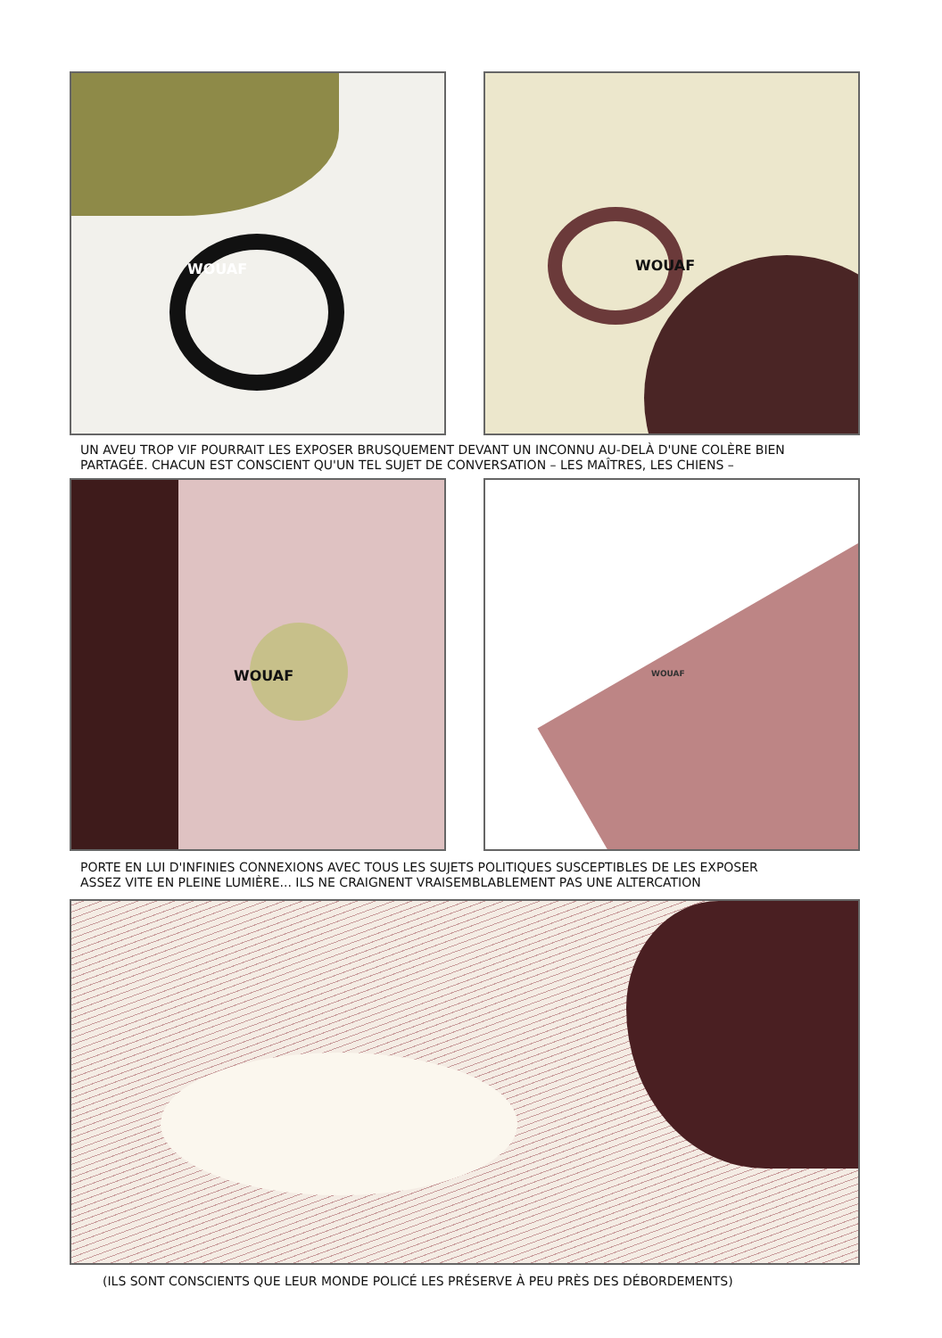WOUAF
WOUAF
UN AVEU TROP VIF POURRAIT LES EXPOSER BRUSQUEMENT DEVANT UN INCONNU AU-DELÀ D'UNE COLÈRE BIEN
PARTAGÉE. CHACUN EST CONSCIENT QU'UN TEL SUJET DE CONVERSATION – LES MAÎTRES, LES CHIENS –
WOUAF
WOUAF
PORTE EN LUI D'INFINIES CONNEXIONS AVEC TOUS LES SUJETS POLITIQUES SUSCEPTIBLES DE LES EXPOSER
ASSEZ VITE EN PLEINE LUMIÈRE... ILS NE CRAIGNENT VRAISEMBLABLEMENT PAS UNE ALTERCATION
(ILS SONT CONSCIENTS QUE LEUR MONDE POLICÉ LES PRÉSERVE À PEU PRÈS DES DÉBORDEMENTS)